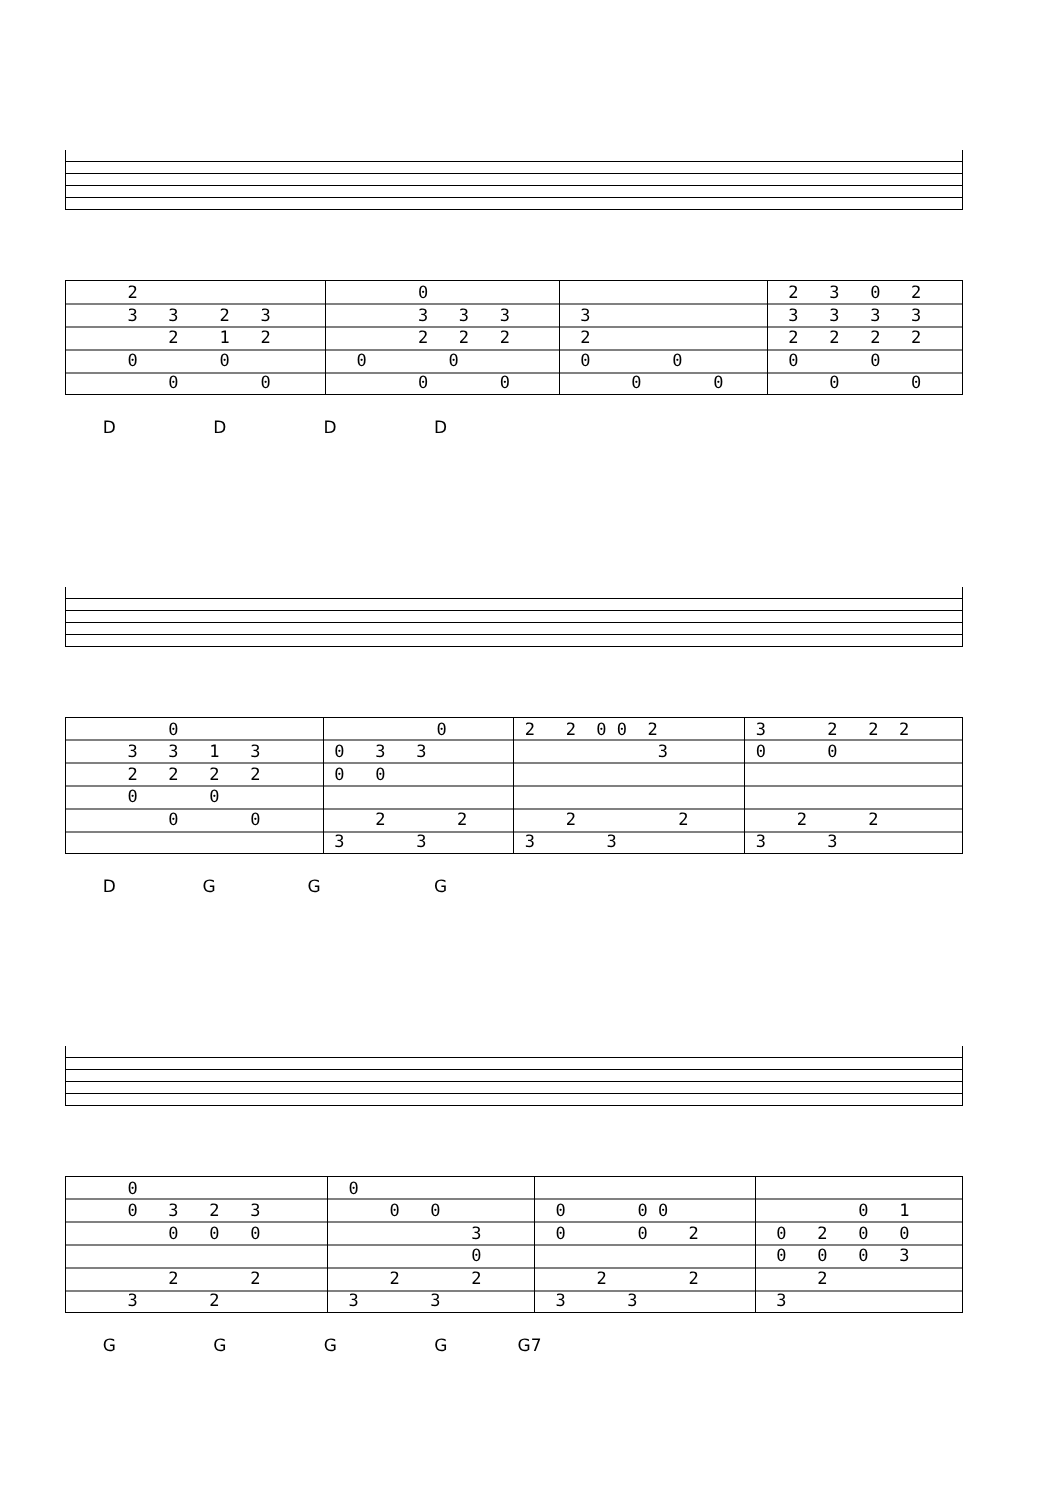| 2 3 3 2 3 2 1 2 0 0 0 0 | 0 3 3 3 2 2 2 0 0 0 0 | 3 2 0 0 0 0 | 2 3 0 2 3 3 3 3 2 2 2 2 0 0 0 0 |
D D D D
| 0 3 3 1 3 2 2 2 2 0 0 0 0 | 0 0 3 3 0 0 2 2 3 3 | 2 2 0 0 2 3 2 2 3 3 | 3 2 2 2 0 0 2 2 3 3 |
D G G G
| 0 0 3 2 3 0 0 0 2 2 3 2 | 0 0 0 3 0 2 2 3 3 | 0 0 0 0 0 2 2 2 3 3 | 0 1 0 2 0 0 0 0 0 3 2 3 |
G G G G G7